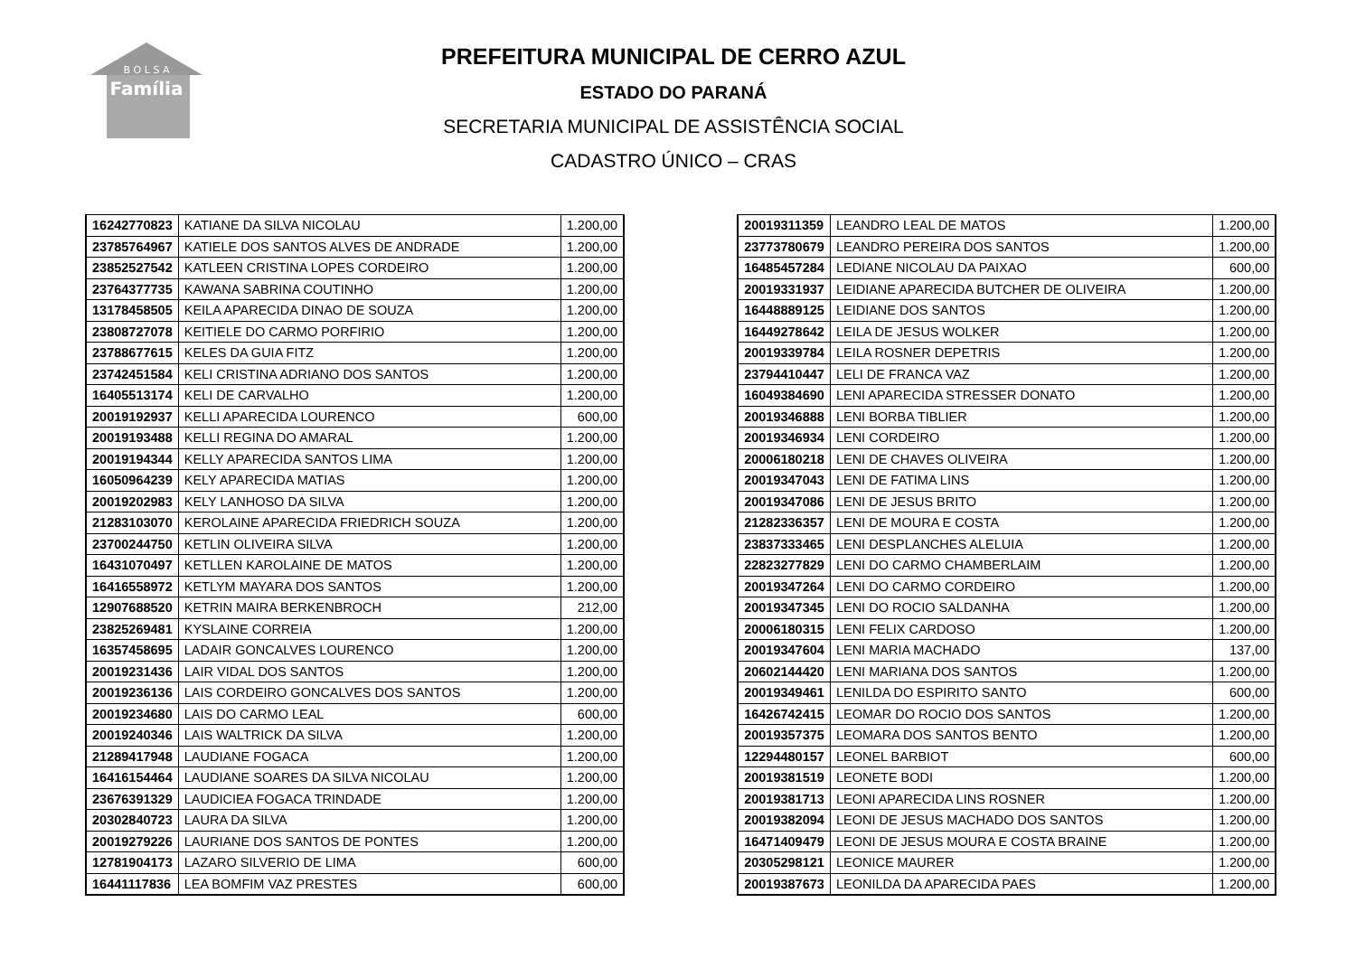B O L S A
Família
PREFEITURA MUNICIPAL DE CERRO AZUL
ESTADO DO PARANÁ
SECRETARIA MUNICIPAL DE ASSISTÊNCIA SOCIAL
CADASTRO ÚNICO – CRAS
| 16242770823 | KATIANE DA SILVA NICOLAU | 1.200,00 |
| 23785764967 | KATIELE DOS SANTOS ALVES DE ANDRADE | 1.200,00 |
| 23852527542 | KATLEEN CRISTINA LOPES CORDEIRO | 1.200,00 |
| 23764377735 | KAWANA SABRINA COUTINHO | 1.200,00 |
| 13178458505 | KEILA APARECIDA DINAO DE SOUZA | 1.200,00 |
| 23808727078 | KEITIELE DO CARMO PORFIRIO | 1.200,00 |
| 23788677615 | KELES DA GUIA FITZ | 1.200,00 |
| 23742451584 | KELI CRISTINA ADRIANO DOS SANTOS | 1.200,00 |
| 16405513174 | KELI DE CARVALHO | 1.200,00 |
| 20019192937 | KELLI APARECIDA LOURENCO | 600,00 |
| 20019193488 | KELLI REGINA DO AMARAL | 1.200,00 |
| 20019194344 | KELLY APARECIDA SANTOS LIMA | 1.200,00 |
| 16050964239 | KELY APARECIDA MATIAS | 1.200,00 |
| 20019202983 | KELY LANHOSO DA SILVA | 1.200,00 |
| 21283103070 | KEROLAINE APARECIDA FRIEDRICH SOUZA | 1.200,00 |
| 23700244750 | KETLIN OLIVEIRA SILVA | 1.200,00 |
| 16431070497 | KETLLEN KAROLAINE DE MATOS | 1.200,00 |
| 16416558972 | KETLYM MAYARA DOS SANTOS | 1.200,00 |
| 12907688520 | KETRIN MAIRA BERKENBROCH | 212,00 |
| 23825269481 | KYSLAINE CORREIA | 1.200,00 |
| 16357458695 | LADAIR GONCALVES LOURENCO | 1.200,00 |
| 20019231436 | LAIR VIDAL DOS SANTOS | 1.200,00 |
| 20019236136 | LAIS CORDEIRO GONCALVES DOS SANTOS | 1.200,00 |
| 20019234680 | LAIS DO CARMO LEAL | 600,00 |
| 20019240346 | LAIS WALTRICK DA SILVA | 1.200,00 |
| 21289417948 | LAUDIANE FOGACA | 1.200,00 |
| 16416154464 | LAUDIANE SOARES DA SILVA NICOLAU | 1.200,00 |
| 23676391329 | LAUDICIEA FOGACA TRINDADE | 1.200,00 |
| 20302840723 | LAURA DA SILVA | 1.200,00 |
| 20019279226 | LAURIANE DOS SANTOS DE PONTES | 1.200,00 |
| 12781904173 | LAZARO SILVERIO DE LIMA | 600,00 |
| 16441117836 | LEA BOMFIM VAZ PRESTES | 600,00 |
| 20019311359 | LEANDRO LEAL DE MATOS | 1.200,00 |
| 23773780679 | LEANDRO PEREIRA DOS SANTOS | 1.200,00 |
| 16485457284 | LEDIANE NICOLAU DA PAIXAO | 600,00 |
| 20019331937 | LEIDIANE APARECIDA BUTCHER DE OLIVEIRA | 1.200,00 |
| 16448889125 | LEIDIANE DOS SANTOS | 1.200,00 |
| 16449278642 | LEILA DE JESUS WOLKER | 1.200,00 |
| 20019339784 | LEILA ROSNER DEPETRIS | 1.200,00 |
| 23794410447 | LELI DE FRANCA VAZ | 1.200,00 |
| 16049384690 | LENI APARECIDA STRESSER DONATO | 1.200,00 |
| 20019346888 | LENI BORBA TIBLIER | 1.200,00 |
| 20019346934 | LENI CORDEIRO | 1.200,00 |
| 20006180218 | LENI DE CHAVES OLIVEIRA | 1.200,00 |
| 20019347043 | LENI DE FATIMA LINS | 1.200,00 |
| 20019347086 | LENI DE JESUS BRITO | 1.200,00 |
| 21282336357 | LENI DE MOURA E COSTA | 1.200,00 |
| 23837333465 | LENI DESPLANCHES ALELUIA | 1.200,00 |
| 22823277829 | LENI DO CARMO CHAMBERLAIM | 1.200,00 |
| 20019347264 | LENI DO CARMO CORDEIRO | 1.200,00 |
| 20019347345 | LENI DO ROCIO SALDANHA | 1.200,00 |
| 20006180315 | LENI FELIX CARDOSO | 1.200,00 |
| 20019347604 | LENI MARIA MACHADO | 137,00 |
| 20602144420 | LENI MARIANA DOS SANTOS | 1.200,00 |
| 20019349461 | LENILDA DO ESPIRITO SANTO | 600,00 |
| 16426742415 | LEOMAR DO ROCIO DOS SANTOS | 1.200,00 |
| 20019357375 | LEOMARA DOS SANTOS BENTO | 1.200,00 |
| 12294480157 | LEONEL BARBIOT | 600,00 |
| 20019381519 | LEONETE BODI | 1.200,00 |
| 20019381713 | LEONI APARECIDA LINS ROSNER | 1.200,00 |
| 20019382094 | LEONI DE JESUS MACHADO DOS SANTOS | 1.200,00 |
| 16471409479 | LEONI DE JESUS MOURA E COSTA BRAINE | 1.200,00 |
| 20305298121 | LEONICE MAURER | 1.200,00 |
| 20019387673 | LEONILDA DA APARECIDA PAES | 1.200,00 |